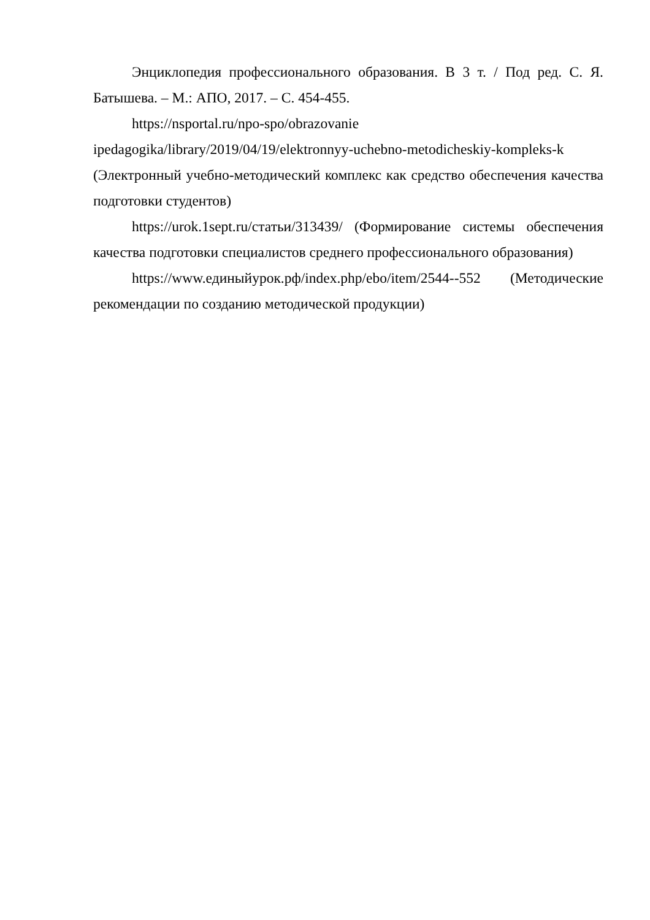Энциклопедия профессионального образования. В 3 т. / Под ред. С. Я. Батышева. – М.: АПО, 2017. – С. 454-455.
https://nsportal.ru/npo-spo/obrazovanie
ipedagogika/library/2019/04/19/elektronnyy-uchebno-metodicheskiy-kompleks-k (Электронный учебно-методический комплекс как средство обеспечения качества подготовки студентов)
https://urok.1sept.ru/статьи/313439/ (Формирование системы обеспечения качества подготовки специалистов среднего профессионального образования)
https://www.единыйурок.рф/index.php/ebo/item/2544--552 (Методические рекомендации по созданию методической продукции)